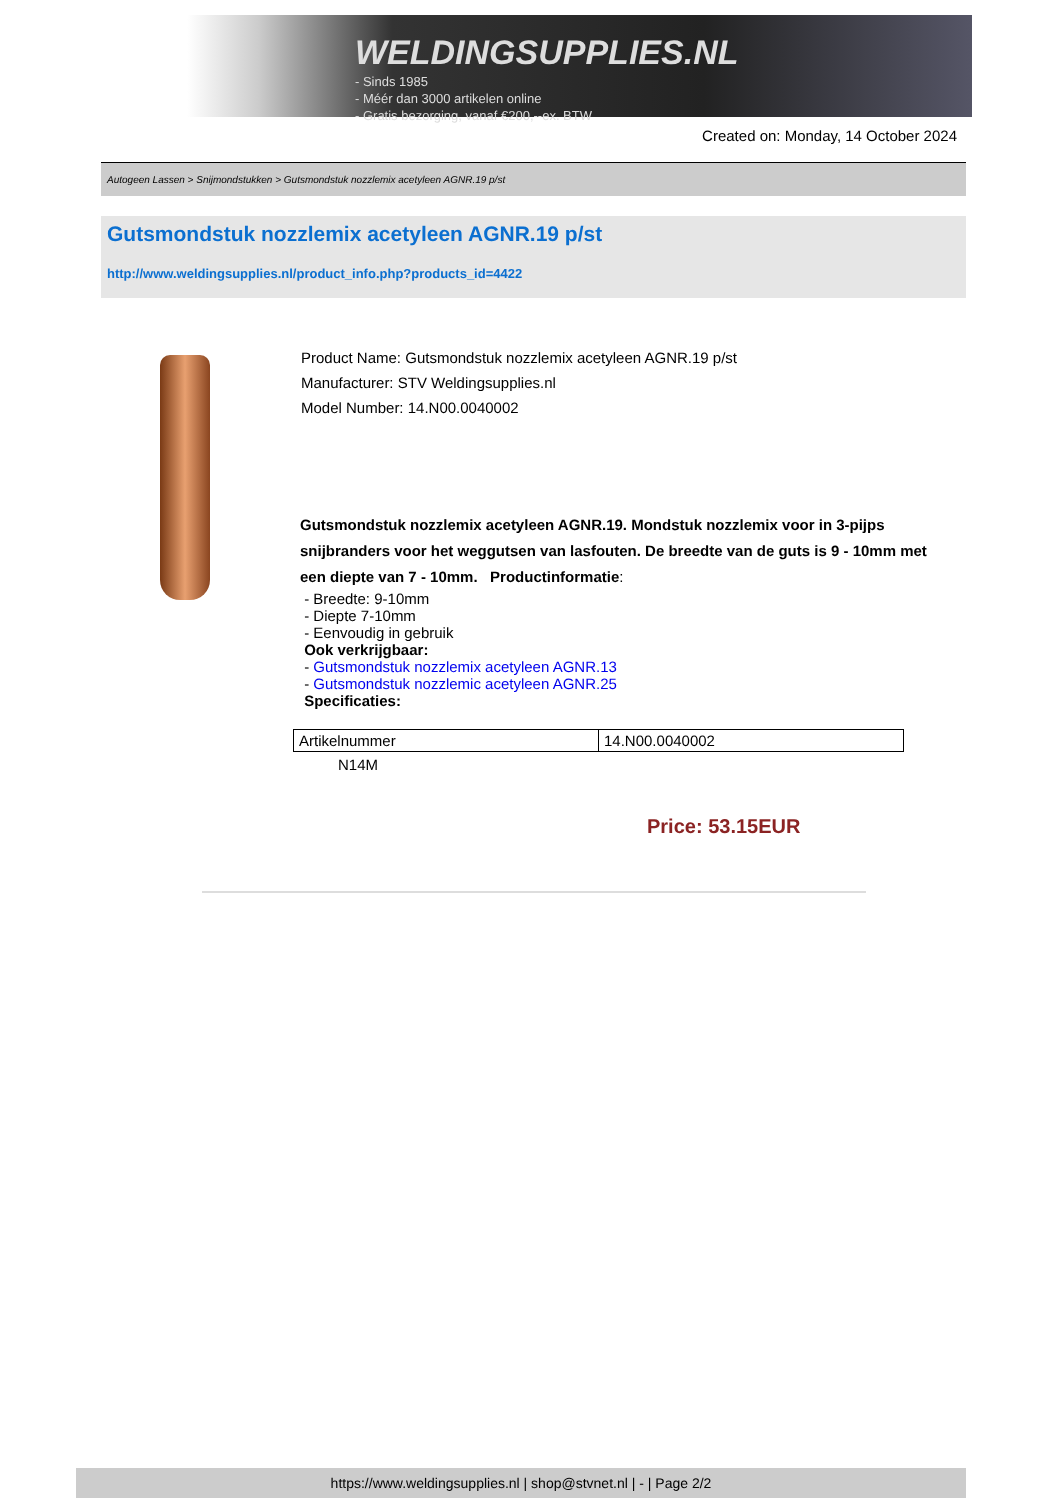WELDINGSUPPLIES.NL
- Sinds 1985
- Méér dan 3000 artikelen online
- Gratis bezorging, vanaf €200,--ex. BTW
Created on: Monday, 14 October 2024
Autogeen Lassen > Snijmondstukken > Gutsmondstuk nozzlemix acetyleen AGNR.19 p/st
Gutsmondstuk nozzlemix acetyleen AGNR.19 p/st
http://www.weldingsupplies.nl/product_info.php?products_id=4422
Product Name: Gutsmondstuk nozzlemix acetyleen AGNR.19 p/st
Manufacturer: STV Weldingsupplies.nl
Model Number: 14.N00.0040002
Gutsmondstuk nozzlemix acetyleen AGNR.19. Mondstuk nozzlemix voor in 3-pijps snijbranders voor het weggutsen van lasfouten. De breedte van de guts is 9 - 10mm met een diepte van 7 - 10mm. Productinformatie:
- Breedte: 9-10mm
- Diepte 7-10mm
- Eenvoudig in gebruik
Ook verkrijgbaar:
- Gutsmondstuk nozzlemix acetyleen AGNR.13
- Gutsmondstuk nozzlemic acetyleen AGNR.25
Specificaties:
| Artikelnummer | 14.N00.0040002 |
N14M
Price: 53.15EUR
https://www.weldingsupplies.nl | shop@stvnet.nl | - | Page 2/2